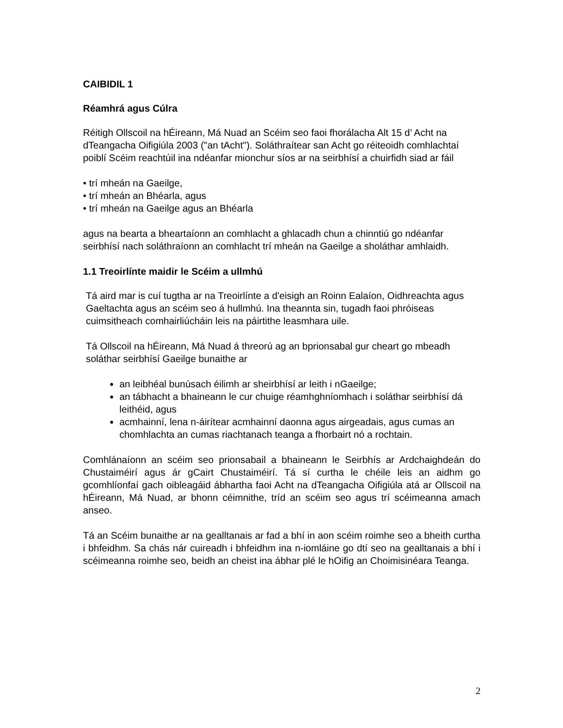CAIBIDIL 1
Réamhrá agus Cúlra
Réitigh Ollscoil na hÉireann, Má Nuad an Scéim seo faoi fhorálacha Alt 15 d’ Acht na dTeangacha Oifigiúla 2003 ("an tAcht"). Soláthraítear san Acht go réiteoidh comhlachtaí poiblí Scéim reachtúil ina ndéanfar mionchur síos ar na seirbhísí a chuirfidh siad ar fáil
• trí mheán na Gaeilge,
• trí mheán an Bhéarla, agus
• trí mheán na Gaeilge agus an Bhéarla
agus na bearta a bheartaíonn an comhlacht a ghlacadh chun a chinntiú go ndéanfar seirbhísí nach soláthraíonn an comhlacht trí mheán na Gaeilge a sholáthar amhlaidh.
1.1 Treoirlínte maidir le Scéim a ullmhú
Tá aird mar is cuí tugtha ar na Treoirlínte a d'eisigh an Roinn Ealaíon, Oidhreachta agus Gaeltachta agus an scéim seo á hullmhú. Ina theannta sin, tugadh faoi phróiseas cuimsitheach comhairliúcháin leis na páirtithe leasmhara uile.
Tá Ollscoil na hÉireann, Má Nuad á threorú ag an bprionsabal gur cheart go mbeadh soláthar seirbhísí Gaeilge bunaithe ar
an leibhéal bunúsach éilimh ar sheirbhísí ar leith i nGaeilge;
an tábhacht a bhaineann le cur chuige réamhghníomhach i soláthar seirbhísí dá leithéid, agus
acmhainní, lena n-áirítear acmhainní daonna agus airgeadais, agus cumas an chomhlachta an cumas riachtanach teanga a fhorbairt nó a rochtain.
Comhlánaíonn an scéim seo prionsabail a bhaineann le Seirbhís ar Ardchaighdeán do Chustaiméirí agus ár gCairt Chustaiméirí. Tá sí curtha le chéile leis an aidhm go gcomhlíonfaí gach oibleagáid ábhartha faoi Acht na dTeangacha Oifigiúla atá ar Ollscoil na hÉireann, Má Nuad, ar bhonn céimnithe, tríd an scéim seo agus trí scéimeanna amach anseo.
Tá an Scéim bunaithe ar na gealltanais ar fad a bhí in aon scéim roimhe seo a bheith curtha i bhfeidhm. Sa chás nár cuireadh i bhfeidhm ina n-iomláine go dtí seo na gealltanais a bhí i scéimeanna roimhe seo, beidh an cheist ina ábhar plé le hOifig an Choimisinéara Teanga.
2